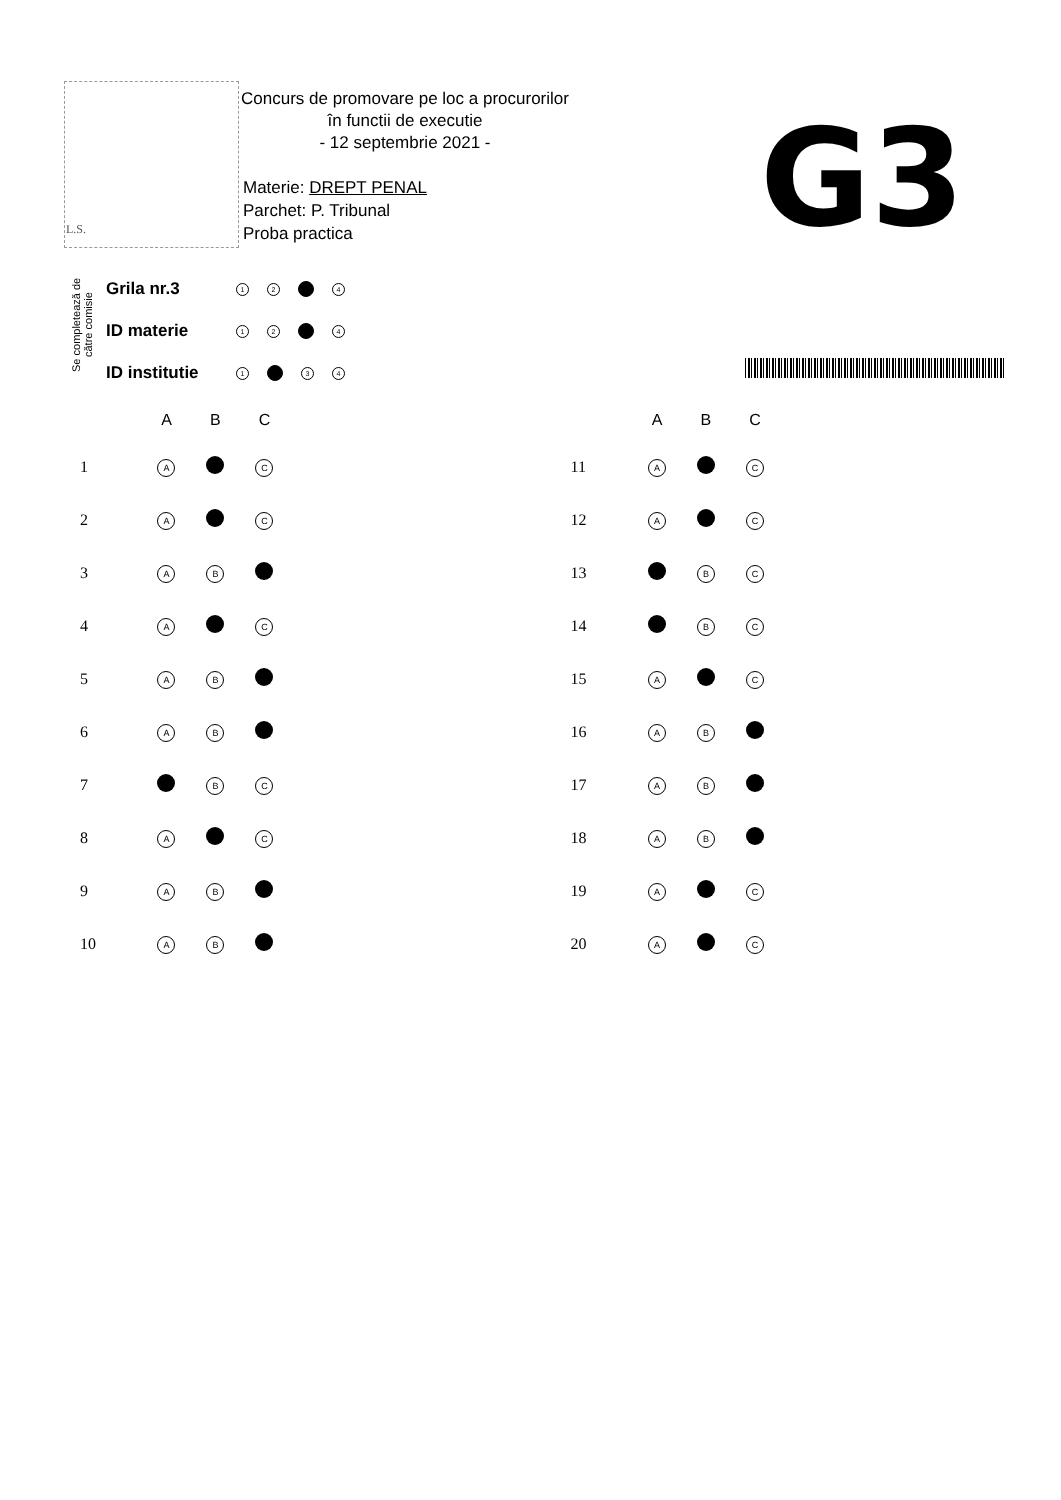L.S.
Concurs de promovare pe loc a procurorilor
în functii de executie
- 12 septembrie 2021 -
Materie: DREPT PENAL
Parchet: P. Tribunal
Proba practica
G3
Se completează de către comisie
Grila nr.3 1 2 4
ID materie 1 2 4
ID institutie 1 3 4
| | A | B | C | |
| --- | --- | --- | --- | --- |
| 1 | A | | C | |
| 2 | A | | C | |
| 3 | A | B | | |
| 4 | A | | C | |
| 5 | A | B | | |
| 6 | A | B | | |
| 7 | | B | C | |
| 8 | A | | C | |
| 9 | A | B | | |
| 10 | A | B | | |
| | A | B | C | |
| --- | --- | --- | --- | --- |
| 11 | A | | C | |
| 12 | A | | C | |
| 13 | | B | C | |
| 14 | | B | C | |
| 15 | A | | C | |
| 16 | A | B | | |
| 17 | A | B | | |
| 18 | A | B | | |
| 19 | A | | C | |
| 20 | A | | C | |